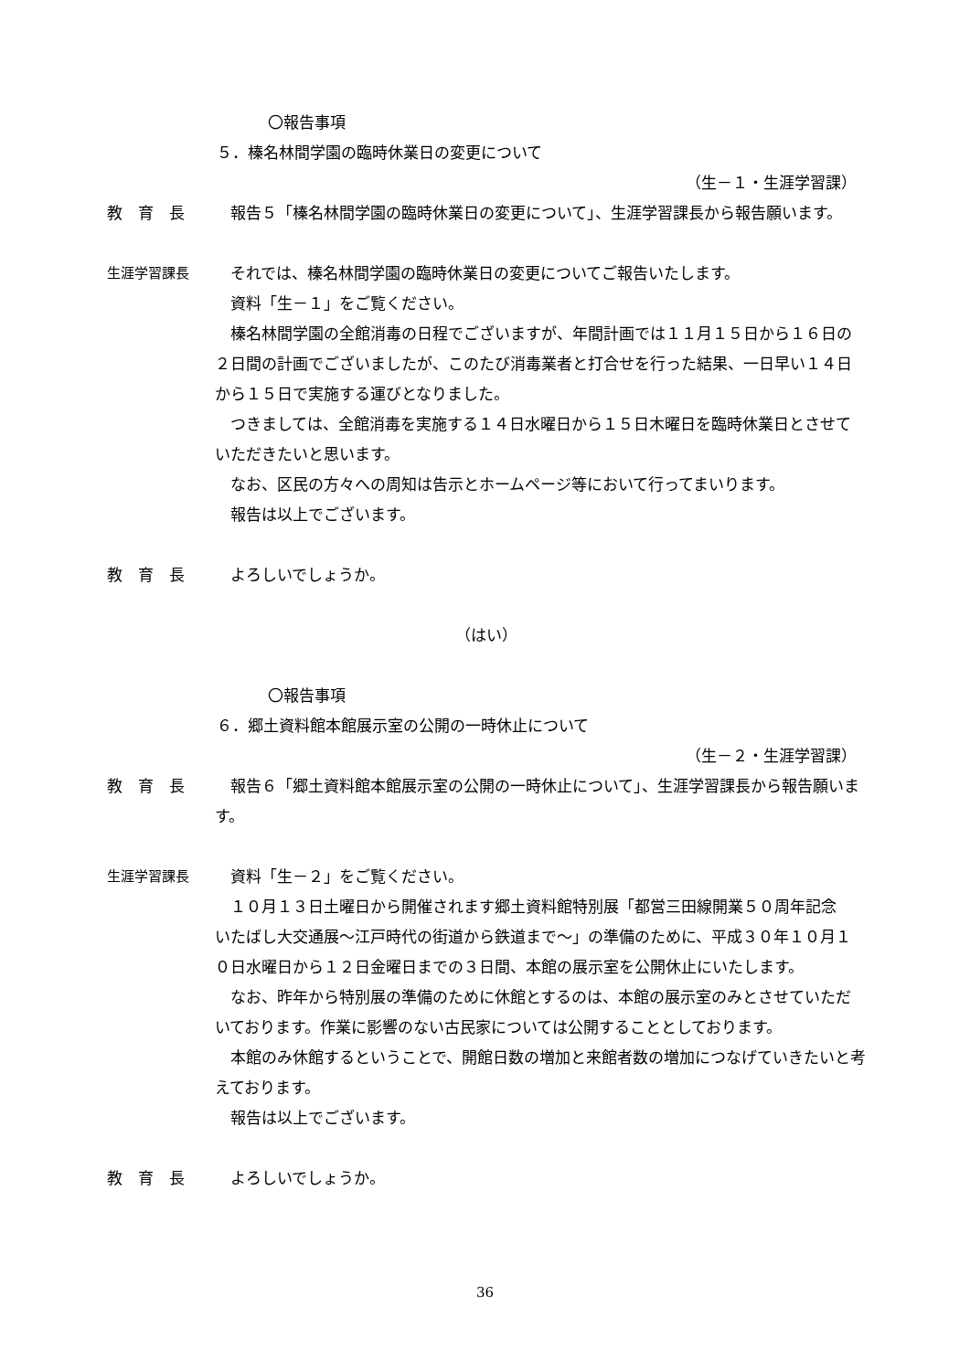〇報告事項
５．榛名林間学園の臨時休業日の変更について
（生－１・生涯学習課）
教　育　長 報告５「榛名林間学園の臨時休業日の変更について」、生涯学習課長から報告願います。
生涯学習課長 それでは、榛名林間学園の臨時休業日の変更についてご報告いたします。
資料「生－１」をご覧ください。
榛名林間学園の全館消毒の日程でございますが、年間計画では１１月１５日から１６日の２日間の計画でございましたが、このたび消毒業者と打合せを行った結果、一日早い１４日から１５日で実施する運びとなりました。
つきましては、全館消毒を実施する１４日水曜日から１５日木曜日を臨時休業日とさせていただきたいと思います。
なお、区民の方々への周知は告示とホームページ等において行ってまいります。
報告は以上でございます。
教　育　長 よろしいでしょうか。
（はい）
〇報告事項
６．郷土資料館本館展示室の公開の一時休止について
（生－２・生涯学習課）
教　育　長 報告６「郷土資料館本館展示室の公開の一時休止について」、生涯学習課長から報告願います。
生涯学習課長 資料「生－２」をご覧ください。
１０月１３日土曜日から開催されます郷土資料館特別展「都営三田線開業５０周年記念　いたばし大交通展～江戸時代の街道から鉄道まで～」の準備のために、平成３０年１０月１０日水曜日から１２日金曜日までの３日間、本館の展示室を公開休止にいたします。
なお、昨年から特別展の準備のために休館とするのは、本館の展示室のみとさせていただいております。作業に影響のない古民家については公開することとしております。
本館のみ休館するということで、開館日数の増加と来館者数の増加につなげていきたいと考えております。
報告は以上でございます。
教　育　長 よろしいでしょうか。
36